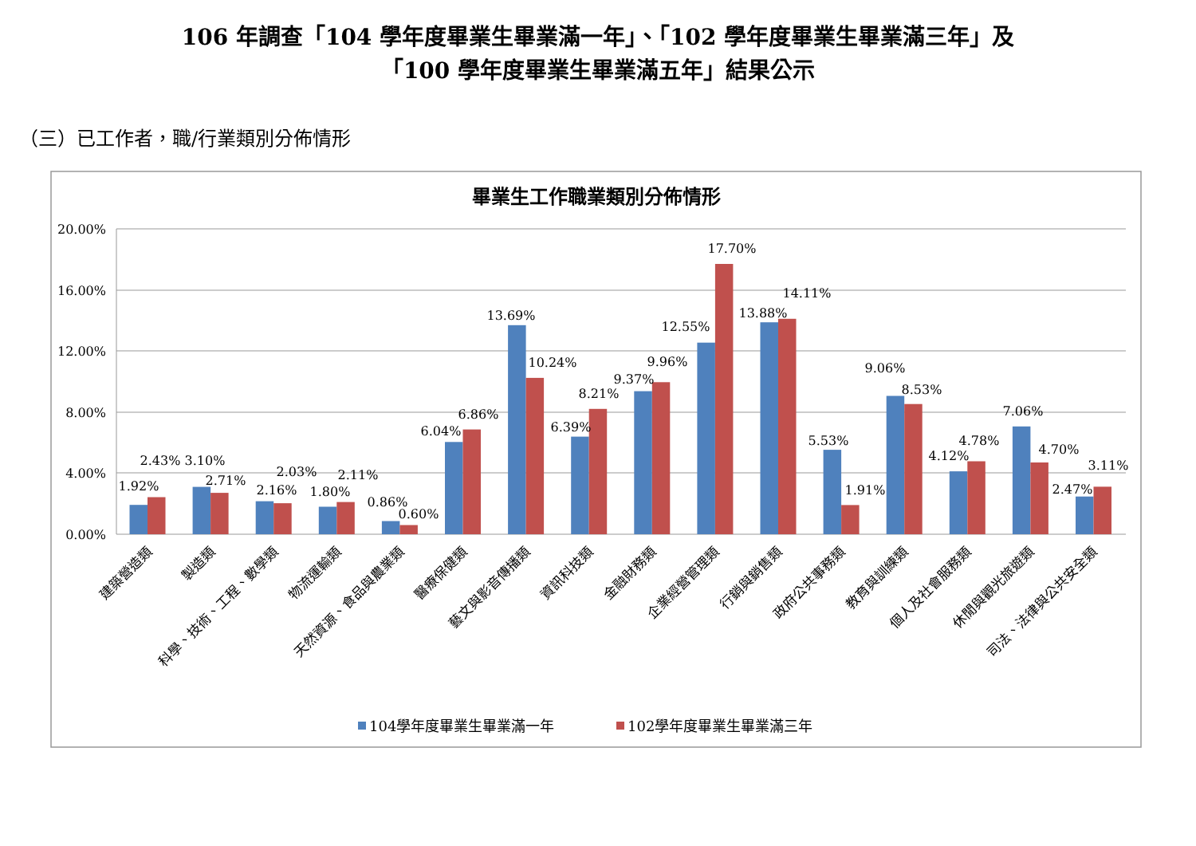106 年調查「104 學年度畢業生畢業滿一年」、「102 學年度畢業生畢業滿三年」及
「100 學年度畢業生畢業滿五年」結果公示
（三）已工作者，職/行業類別分佈情形
畢業生工作職業類別分佈情形
20.00%
16.00%
12.00%
8.00%
4.00%
0.00%
1.92%
2.43%
3.10%
2.71%
2.16%
2.03%
1.80%
2.11%
0.86%
0.60%
6.04%
6.86%
13.69%
10.24%
6.39%
8.21%
9.37%
9.96%
12.55%
17.70%
13.88%
14.11%
5.53%
1.91%
9.06%
8.53%
4.12%
4.78%
7.06%
4.70%
2.47%
3.11%
建築營造類
製造類
科學、技術、工程、數學類
物流運輸類
天然資源、食品與農業類
醫療保健類
藝文與影音傳播類
資訊科技類
金融財務類
企業經營管理類
行銷與銷售類
政府公共事務類
教育與訓練類
個人及社會服務類
休閒與觀光旅遊類
司法、法律與公共安全類
104學年度畢業生畢業滿一年
102學年度畢業生畢業滿三年